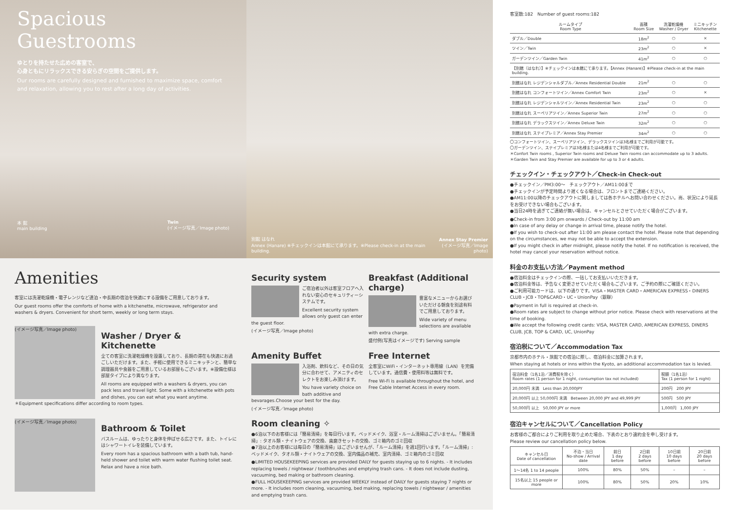Spacious
Guestrooms
ゆとりを持たせた広めの客室で、
心身ともにリラックスできる安らぎの空間をご提供します。
Our rooms are carefully designed and furnished to maximize space, comfort and relaxation, allowing you to rest after a long day of activities.
本 館
main building Twin
(イメージ写真／Image photo)
別館 はなれ
Annex (Hanare) ※チェックインは本館にて承ります。※Please check-in at the main building. Annex Stay Premier
(イメージ写真／Image photo)
Amenities
客室には洗濯乾燥機・電子レンジなど連泊・中長期の宿泊を快適にする設備をご用意しております。
Our guest rooms offer the comforts of home with a kitchenette, microwave, refrigerator and washers & dryers. Convenient for short term, weekly or long term stays.
(イメージ写真／Image photo)
Washer / Dryer & Kitchenette
全ての客室に洗濯乾燥機を設置しており、長期の滞在も快適にお過ごしいただけます。また、手軽に使用できるミニキッチンと、簡単な調理器具や食器をご用意しているお部屋もございます。※設備仕様は部屋タイプにより異なります。
All rooms are equipped with a washers & dryers, you can pack less and travel light. Some with a kitchenette with pots and dishes, you can eat what you want anytime.
＊Equipment specifications differ according to room types.
(イメージ写真／Image photo)
Bathroom & Toilet
バスルームは、ゆったりと身体を伸ばせる広さです。また、トイレにはシャワートイレを装備しています。
Every room has a spacious bathroom with a bath tub, hand-held shower and toilet with warm water flushing toilet seat. Relax and have a nice bath.
Security system
ご宿泊者以外は客室フロアへ入れない安心のセキュリティーシステムです。
Excellent security system allows only guest can enter the guest floor.
(イメージ写真／Image photo)
Breakfast (Additional charge)
豊富なメニューからお選びいただける朝食を別途有料でご用意しております。
Wide variety of menu selections are available with extra charge.
盛付例(写真はイメージです) Serving sample
Amenity Buffet
入浴剤、飲料など、その日の気分に合わせて、アメニティのセレクトをお楽しみ頂けます。
You have variety choice on bath additive and bevarages.Choose your best for the day.
(イメージ写真／Image photo)
Free Internet
全客室にWiFi・インターネット専用線（LAN）を完備しています。通信費・使用料等は無料です。
Free Wi-Fi is available throughout the hotel, and Free Cable Internet Access in every room.
Room cleaning ✧
●6泊以下のお客様には「簡易清掃」を毎日行います。ベッドメイク、浴室・ルーム清掃はございません。「簡易清掃」: タオル類・ナイトウェアの交換、歯磨きセットの交換、ゴミ箱内のゴミ回収
●7泊以上のお客様には毎日の「簡易清掃」はございませんが、「ルーム清掃」を週1回行います。「ルーム清掃」: ベッドメイク、タオル類・ナイトウェアの交換、室内備品の補充、室内清掃、ゴミ箱内のゴミ回収
●LIMITED HOUSEKEEPING services are provided DAILY for guests staying up to 6 nights. - It includes replacing towels / nightwear / toothbrushes and emptying trash cans. - It does not include dusting, vacuuming, bed making or bathroom cleaning.
●FULL HOUSEKEEPING services are provided WEEKLY instead of DAILY for guests staying 7 nights or more. - It includes room cleaning, vacuuming, bed making, replacing towels / nightwear / amenities and emptying trash cans.
客室数:182　Number of guest rooms:182
| ルームタイプ Room Type | 面積 Room Size | 洗濯乾燥機 Washer / Dryer | ミニキッチン Kitchenette |
| --- | --- | --- | --- |
| ダブル／Double | 18m<sup>2</sup> | ○ | × |
| ツイン／Twin | 23m<sup>2</sup> | ○ | × |
| ガーデンツイン／Garden Twin | 41m<sup>2</sup> | ○ | ○ |
| 【別館（はなれ）】※チェックインは本館にて承ります。【Annex (Hanare)】※Please check-in at the main building. | | | |
| 別館はなれ レジデンシャルダブル／Annex Residential Double | 21m<sup>2</sup> | ○ | ○ |
| 別館はなれ コンフォートツイン／Annex Comfort Twin | 23m<sup>2</sup> | ○ | × |
| 別館はなれ レジデンシャルツイン／Annex Residential Twin | 23m<sup>2</sup> | ○ | ○ |
| 別館はなれ スーペリアツイン／Annex Superior Twin | 27m<sup>2</sup> | ○ | ○ |
| 別館はなれ デラックスツイン／Annex Deluxe Twin | 32m<sup>2</sup> | ○ | ○ |
| 別館はなれ ステイプレミア／Annex Stay Premier | 34m<sup>2</sup> | ○ | ○ |
〇コンフォートツイン、スーペリアツイン、デラックスツインは3名様までご利用が可能です。
〇ガーデンツイン、ステイプレミアは3名様または4名様までご利用が可能です。
＊Confort Twin rooms , Superior Twin rooms and Deluxe Twin rooms can accommodate up to 3 adults.
＊Garden Twin and Stay Premier are available for up to 3 or 4 adults.
チェックイン・チェックアウト／Check-in Check-out
●チェックイン／PM3:00〜　チェックアウト／AM11:00まで
●チェックインが予定時間より遅くなる場合は、フロントまでご連絡ください。
●AM11:00以降のチェックアウトに関しましては各ホテルへお問い合わせください。尚、状況により延長をお受けできない場合もございます。
●当日24時を過ぎてご連絡が無い場合は、キャンセルとさせていただく場合がございます。
●Check-in from 3:00 pm onwards / Check-out by 11:00 am
●In case of any delay or change in arrival time, please notify the hotel.
●If you wish to check-out after 11:00 am please contact the hotel. Please note that depending on the circumstances, we may not be able to accept the extension.
●If you might check in after midnight, please notify the hotel. If no notification is received, the hotel may cancel your reservation without notice.
料金のお支払い方法／Payment method
●宿泊料金はチェックインの際、一括してお支払いいただきます。
●宿泊料金等は、予告なく変更させていただく場合もございます。ご予約の際にご確認ください。
●ご利用可能カードは、以下の通りです。VISA・MASTER CARD・AMERICAN EXPRESS・DINERS CLUB・JCB・TOP&CARD・UC・UnionPay（銀聯）
●Payment in full is required at check-in.
●Room rates are subject to change without prior notice. Please check with reservations at the time of booking.
●We accept the following credit cards: VISA, MASTER CARD, AMERICAN EXPRESS, DINERS CLUB, JCB, TOP & CARD, UC, UnionPay
宿泊税について／Accommodation Tax
京都市内のホテル・旅館での宿泊に際し、宿泊料金に加算されます。
When staying at hotels or inns within the Kyoto, an additional accommodation tax is levied.
| 宿泊料金（1名1泊／消費税を除く） Room rates (1 person for 1 night, consumption tax not included) | 税額（1名1泊） Tax (1 person for 1 night) |
| --- | --- |
| 20,000円 未満 Less than 20,000JPY | 200円 200 JPY |
| 20,000円 以上 50,000円 未満 Between 20,000 JPY and 49,999 JPY | 500円 500 JPY |
| 50,000円 以上 50,000 JPY or more | 1,000円 1,000 JPY |
宿泊キャンセルについて／Cancellation Policy
お客様のご都合によりご利用を取り止めた場合、下表のとおり違約金を申し受けます。
Please review our cancellation policy below.
| キャンセル日 Date of cancellation | 不泊・当日 No-show / Arrival date | 前日 1 day before | 2日前 2 days before | 10日前 10 days before | 20日前 20 days before |
| --- | --- | --- | --- | --- | --- |
| 1〜14名 1 to 14 people | 100% | 80% | 50% | – | – |
| 15名以上 15 people or more | 100% | 80% | 50% | 20% | 10% |